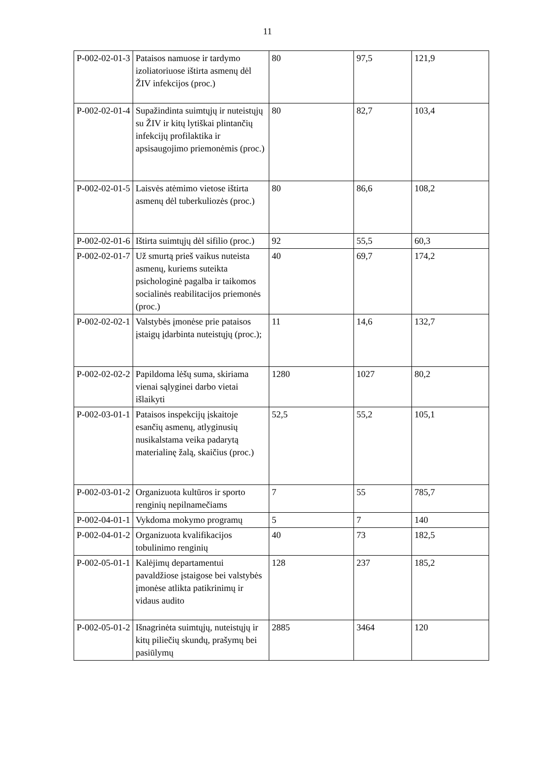11
| P-002-02-01-3 | Pataisos namuose ir tardymo izoliatoriuose ištirta asmenų dėl ŽIV infekcijos (proc.) | 80 | 97,5 | 121,9 |
| P-002-02-01-4 | Supažindinta suimtųjų ir nuteistųjų su ŽIV ir kitų lytiškai plintančių infekcijų profilaktika ir apsisaugojimo priemonėmis (proc.) | 80 | 82,7 | 103,4 |
| P-002-02-01-5 | Laisvės atėmimo vietose ištirta asmenų dėl tuberkuliozės (proc.) | 80 | 86,6 | 108,2 |
| P-002-02-01-6 | Ištirta suimtųjų dėl sifilio (proc.) | 92 | 55,5 | 60,3 |
| P-002-02-01-7 | Už smurtą prieš vaikus nuteista asmenų, kuriems suteikta psichologinė pagalba ir taikomos socialinės reabilitacijos priemonės (proc.) | 40 | 69,7 | 174,2 |
| P-002-02-02-1 | Valstybės įmonėse prie pataisos įstaigų įdarbinta nuteistųjų (proc.); | 11 | 14,6 | 132,7 |
| P-002-02-02-2 | Papildoma lėšų suma, skiriama vienai sąlyginei darbo vietai išlaikyti | 1280 | 1027 | 80,2 |
| P-002-03-01-1 | Pataisos inspekcijų įskaitoje esančių asmenų, atlyginusių nusikalstama veika padarytą materialinę žalą, skaičius (proc.) | 52,5 | 55,2 | 105,1 |
| P-002-03-01-2 | Organizuota kultūros ir sporto renginių nepilnamečiams | 7 | 55 | 785,7 |
| P-002-04-01-1 | Vykdoma mokymo programų | 5 | 7 | 140 |
| P-002-04-01-2 | Organizuota kvalifikacijos tobulinimo renginių | 40 | 73 | 182,5 |
| P-002-05-01-1 | Kalėjimų departamentui pavaldžiose įstaigose bei valstybės įmonėse atlikta patikrinimų ir vidaus audito | 128 | 237 | 185,2 |
| P-002-05-01-2 | Išnagrinėta suimtųjų, nuteistųjų ir kitų piliečių skundų, prašymų bei pasiūlymų | 2885 | 3464 | 120 |